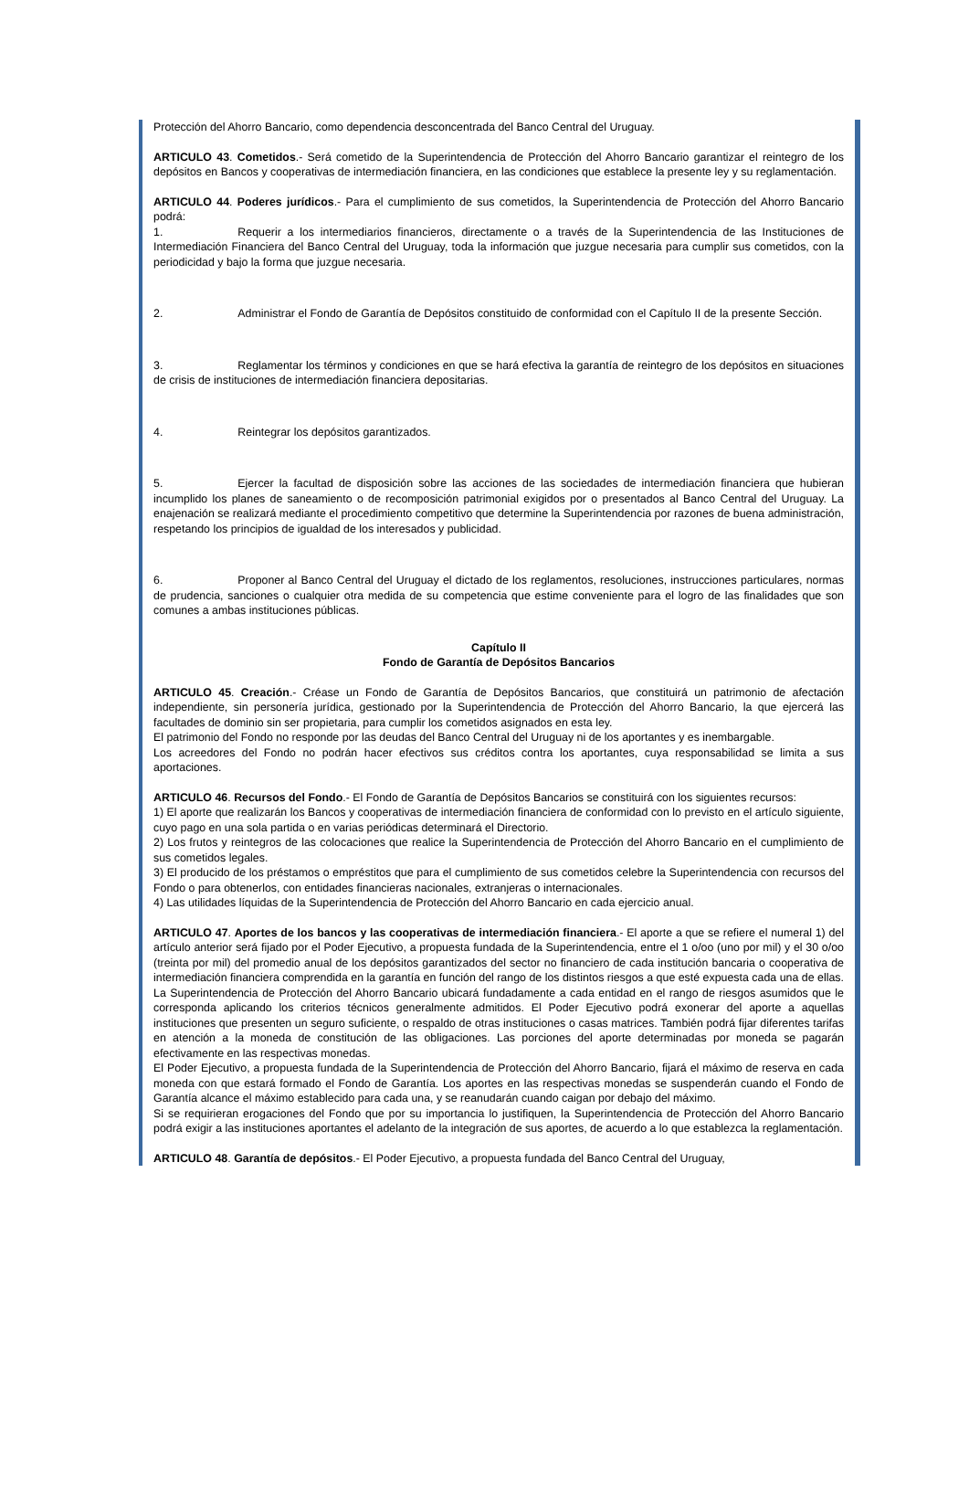Protección del Ahorro Bancario, como dependencia desconcentrada del Banco Central del Uruguay.
ARTICULO 43. Cometidos.- Será cometido de la Superintendencia de Protección del Ahorro Bancario garantizar el reintegro de los depósitos en Bancos y cooperativas de intermediación financiera, en las condiciones que establece la presente ley y su reglamentación.
ARTICULO 44. Poderes jurídicos.- Para el cumplimiento de sus cometidos, la Superintendencia de Protección del Ahorro Bancario podrá:
1. Requerir a los intermediarios financieros, directamente o a través de la Superintendencia de las Instituciones de Intermediación Financiera del Banco Central del Uruguay, toda la información que juzgue necesaria para cumplir sus cometidos, con la periodicidad y bajo la forma que juzgue necesaria.
2. Administrar el Fondo de Garantía de Depósitos constituido de conformidad con el Capítulo II de la presente Sección.
3. Reglamentar los términos y condiciones en que se hará efectiva la garantía de reintegro de los depósitos en situaciones de crisis de instituciones de intermediación financiera depositarias.
4. Reintegrar los depósitos garantizados.
5. Ejercer la facultad de disposición sobre las acciones de las sociedades de intermediación financiera que hubieran incumplido los planes de saneamiento o de recomposición patrimonial exigidos por o presentados al Banco Central del Uruguay. La enajenación se realizará mediante el procedimiento competitivo que determine la Superintendencia por razones de buena administración, respetando los principios de igualdad de los interesados y publicidad.
6. Proponer al Banco Central del Uruguay el dictado de los reglamentos, resoluciones, instrucciones particulares, normas de prudencia, sanciones o cualquier otra medida de su competencia que estime conveniente para el logro de las finalidades que son comunes a ambas instituciones públicas.
Capítulo II
Fondo de Garantía de Depósitos Bancarios
ARTICULO 45. Creación.- Créase un Fondo de Garantía de Depósitos Bancarios, que constituirá un patrimonio de afectación independiente, sin personería jurídica, gestionado por la Superintendencia de Protección del Ahorro Bancario, la que ejercerá las facultades de dominio sin ser propietaria, para cumplir los cometidos asignados en esta ley.
El patrimonio del Fondo no responde por las deudas del Banco Central del Uruguay ni de los aportantes y es inembargable.
Los acreedores del Fondo no podrán hacer efectivos sus créditos contra los aportantes, cuya responsabilidad se limita a sus aportaciones.
ARTICULO 46. Recursos del Fondo.- El Fondo de Garantía de Depósitos Bancarios se constituirá con los siguientes recursos:
1) El aporte que realizarán los Bancos y cooperativas de intermediación financiera de conformidad con lo previsto en el artículo siguiente, cuyo pago en una sola partida o en varias periódicas determinará el Directorio.
2) Los frutos y reintegros de las colocaciones que realice la Superintendencia de Protección del Ahorro Bancario en el cumplimiento de sus cometidos legales.
3) El producido de los préstamos o empréstitos que para el cumplimiento de sus cometidos celebre la Superintendencia con recursos del Fondo o para obtenerlos, con entidades financieras nacionales, extranjeras o internacionales.
4) Las utilidades líquidas de la Superintendencia de Protección del Ahorro Bancario en cada ejercicio anual.
ARTICULO 47. Aportes de los bancos y las cooperativas de intermediación financiera.- El aporte a que se refiere el numeral 1) del artículo anterior será fijado por el Poder Ejecutivo, a propuesta fundada de la Superintendencia, entre el 1 o/oo (uno por mil) y el 30 o/oo (treinta por mil) del promedio anual de los depósitos garantizados del sector no financiero de cada institución bancaria o cooperativa de intermediación financiera comprendida en la garantía en función del rango de los distintos riesgos a que esté expuesta cada una de ellas. La Superintendencia de Protección del Ahorro Bancario ubicará fundadamente a cada entidad en el rango de riesgos asumidos que le corresponda aplicando los criterios técnicos generalmente admitidos. El Poder Ejecutivo podrá exonerar del aporte a aquellas instituciones que presenten un seguro suficiente, o respaldo de otras instituciones o casas matrices. También podrá fijar diferentes tarifas en atención a la moneda de constitución de las obligaciones. Las porciones del aporte determinadas por moneda se pagarán efectivamente en las respectivas monedas.
El Poder Ejecutivo, a propuesta fundada de la Superintendencia de Protección del Ahorro Bancario, fijará el máximo de reserva en cada moneda con que estará formado el Fondo de Garantía. Los aportes en las respectivas monedas se suspenderán cuando el Fondo de Garantía alcance el máximo establecido para cada una, y se reanudarán cuando caigan por debajo del máximo.
Si se requirieran erogaciones del Fondo que por su importancia lo justifiquen, la Superintendencia de Protección del Ahorro Bancario podrá exigir a las instituciones aportantes el adelanto de la integración de sus aportes, de acuerdo a lo que establezca la reglamentación.
ARTICULO 48. Garantía de depósitos.- El Poder Ejecutivo, a propuesta fundada del Banco Central del Uruguay,